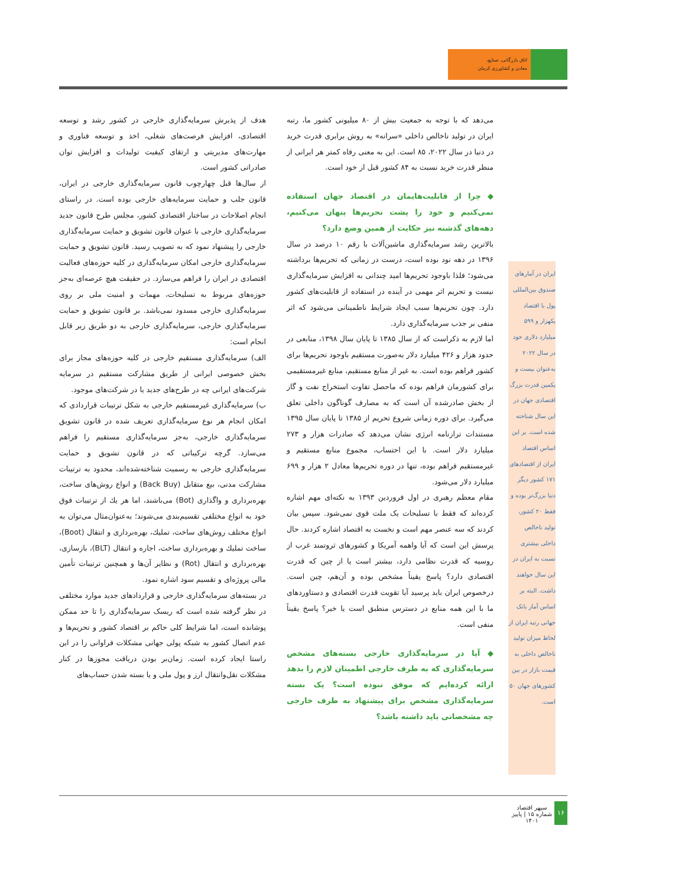اتاق بازرگانی، صنایع،
معادن و کشاورزی کرمان
ایران در آمارهای صندوق بین‌المللی پول با اقتصاد یکهزار و ۵۹۹ میلیارد دلاری خود در سال ۲۰۲۲ به‌عنوان بیست و یکمین قدرت بزرگ اقتصادی جهان در این سال شناخته شده است. بر این اساس اقتصاد ایران از اقتصادهای ۱۷۱ کشور دیگر دنیا بزرگ‌تر بوده و فقط ۲۰ کشور، تولید ناخالص داخلی بیشتری نسبت به ایران در این سال خواهند داشت. البته بر اساس آمار بانک جهانی رتبه ایران از لحاظ میزان تولید ناخالص داخلی به قیمت بازار در بین کشورهای جهان ۵۰ است.
می‌دهد که با توجه به جمعیت بیش از ۸۰ میلیونی کشور ما، رتبه ایران در تولید ناخالص داخلی «سرانه» به روش برابری قدرت خرید در دنیا در سال ۲۰۲۲، ۸۵ است. این به معنی رفاه کمتر هر ایرانی از منظر قدرت خرید نسبت به ۸۴ کشور قبل از خود است.
◆ چرا از قابلیت‌هایمان در اقتصاد جهان استفاده نمی‌کنیم و خود را پشت تحریم‌ها پنهان می‌کنیم، دهه‌های گذشته نیز حکایت از همین وضع دارد؟
بالاترین رشد سرمایه‌گذاری ماشین‌آلات با رقم ۱۰ درصد در سال ۱۳۹۶ در دهه نود بوده است، درست در زمانی که تحریم‌ها برداشته می‌شود؛ فلذا باوجود تحریم‌ها امید چندانی به افزایش سرمایه‌گذاری نیست و تحریم اثر مهمی در آینده در استفاده از قابلیت‌های کشور دارد. چون تحریم‌ها سبب ایجاد شرایط ناطمینانی می‌شود که اثر منفی بر جذب سرمایه‌گذاری دارد.
اما لازم به ذکراست که از سال ۱۳۸۵ تا پایان سال ۱۳۹۸، منابعی در حدود هزار و ۴۲۶ میلیارد دلار به‌صورت مستقیم باوجود تحریم‌ها برای کشور فراهم بوده است. به غیر از منابع مستقیم، منابع غیرمستقیمی برای کشورمان فراهم بوده که ماحصل تفاوت استخراج نفت و گاز از بخش صادرشده آن است که به مصارف گوناگون داخلی تعلق می‌گیرد. برای دوره زمانی شروع تحریم از ۱۳۸۵ تا پایان سال ۱۳۹۵ مستندات ترازنامه انرژی نشان می‌دهد که صادرات هزار و ۲۷۳ میلیارد دلار است. با این احتساب، مجموع منابع مستقیم و غیرمستقیم فراهم بوده، تنها در دوره تحریم‌ها معادل ۲ هزار و ۶۹۹ میلیارد دلار می‌شود.
مقام معظم رهبری در اول فروردین ۱۳۹۳ به نکته‌ای مهم اشاره کرده‌اند که فقط با تسلیحات یک ملت قوی نمی‌شود. سپس بیان کردند که سه عنصر مهم است و نخست به اقتصاد اشاره کردند. حال پرسش این است که آیا واهمه آمریکا و کشورهای ثروتمند غرب از روسیه که قدرت نظامی دارد، بیشتر است یا از چین که قدرت اقتصادی دارد؟ پاسخ یقیناً مشخص بوده و آن‌هم، چین است. درخصوص ایران باید پرسید آیا تقویت قدرت اقتصادی و دستاوردهای ما با این همه منابع در دسترس منطبق است یا خیر؟ پاسخ یقیناً منفی است.
◆ آیا در سرمایه‌گذاری خارجی بسته‌های مشخص سرمایه‌گذاری که به طرف خارجی اطمینان لازم را بدهد ارائه کرده‌ایم که موفق نبوده است؟ یک بسته سرمایه‌گذاری مشخص برای پیشنهاد به طرف خارجی چه مشخصاتی باید داشته باشد؟
هدف از پذیرش سرمایه‌گذاری خارجی در کشور رشد و توسعه اقتصادی، افزایش فرصت‌های شغلی، اخذ و توسعه فناوری و مهارت‌های مدیریتی و ارتقای کیفیت تولیدات و افزایش توان صادراتی کشور است.
از سال‌ها قبل چهارچوب قانون سرمایه‌گذاری خارجی در ایران، قانون جلب و حمایت سرمایه‌های خارجی بوده است. در راستای انجام اصلاحات در ساختار اقتصادی کشور، مجلس طرح قانون جدید سرمایه‌گذاری خارجی با عنوان قانون تشویق و حمایت سرمایه‌گذاری خارجی را پیشنهاد نمود که به تصویب رسید. قانون تشویق و حمایت سرمایه‌گذاری خارجی امکان سرمایه‌گذاری در کلیه حوزه‌های فعالیت اقتصادی در ایران را فراهم می‌سازد. در حقیقت هیچ عرصه‌ای به‌جز حوزه‌های مربوط به تسلیحات، مهمات و امنیت ملی بر روی سرمایه‌گذاری خارجی مسدود نمی‌باشد. بر قانون تشویق و حمایت سرمایه‌گذاری خارجی، سرمایه‌گذاری خارجی به دو طریق زیر قابل انجام است:
الف) سرمایه‌گذاری مستقیم خارجی در کلیه حوزه‌های مجاز برای بخش خصوصی ایرانی از طریق مشارکت مستقیم در سرمایه شرکت‌های ایرانی چه در طرح‌های جدید یا در شرکت‌های موجود.
ب) سرمایه‌گذاری غیرمستقیم خارجی به شکل ترتیبات قراردادی که امکان انجام هر نوع سرمایه‌گذاری تعریف شده در قانون تشویق سرمایه‌گذاری خارجی، به‌جز سرمایه‌گذاری مستقیم را فراهم می‌سازد. گرچه ترکیباتی که در قانون تشویق و حمایت سرمایه‌گذاری خارجی به رسمیت شناخته‌شده‌اند، محدود به ترتیبات مشارکت مدنی، بیع متقابل (Back Buy) و انواع روش‌های ساخت، بهره‌برداری و واگذاری (Bot) می‌باشند، اما هر یك از ترتیبات فوق خود به انواع مختلفی تقسیم‌بندی می‌شوند؛ به‌عنوان‌مثال می‌توان به انواع مختلف روش‌های ساخت، تملیك، بهره‌برداری و انتقال (Boot)، ساخت تملیك و بهره‌برداری ساخت، اجاره و انتقال (BLT)، بازسازی، بهره‌برداری و انتقال (Rot) و نظایر آن‌ها و همچنین ترتیبات تأمین مالی پروژه‌ای و تقسیم سود اشاره نمود.
در بسته‌های سرمایه‌گذاری خارجی و قراردادهای جدید موارد مختلفی در نظر گرفته شده است که ریسک سرمایه‌گذاری را تا حد ممکن پوشانده است، اما شرایط کلی حاکم بر اقتصاد کشور و تحریم‌ها و عدم اتصال کشور به شبکه پولی جهانی مشکلات فراوانی را در این راستا ایجاد کرده است. زمان‌بر بودن دریافت مجوزها در کنار مشکلات نقل‌وانتقال ارز و پول ملی و یا بسته شدن حساب‌های
۱۶
سپهر اقتصاد
شماره ۱۵ | پاییز ۱۴۰۱